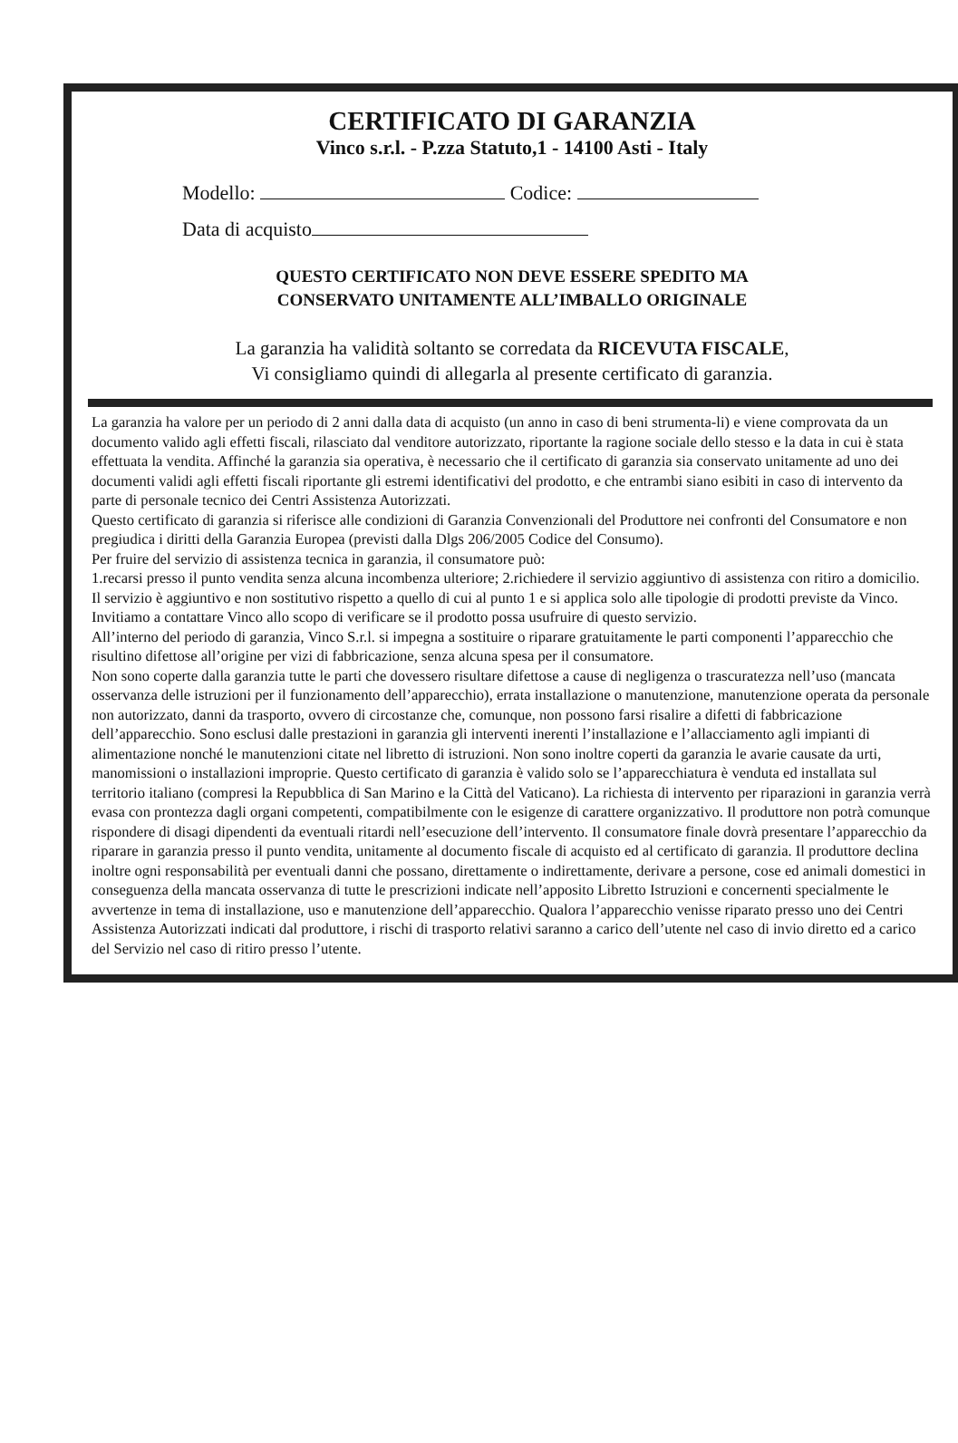CERTIFICATO DI GARANZIA
Vinco s.r.l. - P.zza Statuto,1 - 14100 Asti - Italy
Modello: Codice:
Data di acquisto
QUESTO CERTIFICATO NON DEVE ESSERE SPEDITO MA
CONSERVATO UNITAMENTE ALL’IMBALLO ORIGINALE
La garanzia ha validità soltanto se corredata da RICEVUTA FISCALE,
Vi consigliamo quindi di allegarla al presente certificato di garanzia.
La garanzia ha valore per un periodo di 2 anni dalla data di acquisto (un anno in caso di beni strumenta-li) e viene comprovata da un documento valido agli effetti fiscali, rilasciato dal venditore autorizzato, riportante la ragione sociale dello stesso e la data in cui è stata effettuata la vendita. Affinché la garanzia sia operativa, è necessario che il certificato di garanzia sia conservato unitamente ad uno dei documenti validi agli effetti fiscali riportante gli estremi identificativi del prodotto, e che entrambi siano esibiti in caso di intervento da parte di personale tecnico dei Centri Assistenza Autorizzati.
Questo certificato di garanzia si riferisce alle condizioni di Garanzia Convenzionali del Produttore nei confronti del Consumatore e non pregiudica i diritti della Garanzia Europea (previsti dalla Dlgs 206/2005 Codice del Consumo).
Per fruire del servizio di assistenza tecnica in garanzia, il consumatore può:
1.recarsi presso il punto vendita senza alcuna incombenza ulteriore; 2.richiedere il servizio aggiuntivo di assistenza con ritiro a domicilio. Il servizio è aggiuntivo e non sostitutivo rispetto a quello di cui al punto 1 e si applica solo alle tipologie di prodotti previste da Vinco. Invitiamo a contattare Vinco allo scopo di verificare se il prodotto possa usufruire di questo servizio.
All’interno del periodo di garanzia, Vinco S.r.l. si impegna a sostituire o riparare gratuitamente le parti componenti l’apparecchio che risultino difettose all’origine per vizi di fabbricazione, senza alcuna spesa per il consumatore.
Non sono coperte dalla garanzia tutte le parti che dovessero risultare difettose a cause di negligenza o trascuratezza nell’uso (mancata osservanza delle istruzioni per il funzionamento dell’apparecchio), errata installazione o manutenzione, manutenzione operata da personale non autorizzato, danni da trasporto, ovvero di circostanze che, comunque, non possono farsi risalire a difetti di fabbricazione dell’apparecchio. Sono esclusi dalle prestazioni in garanzia gli interventi inerenti l’installazione e l’allacciamento agli impianti di alimentazione nonché le manutenzioni citate nel libretto di istruzioni. Non sono inoltre coperti da garanzia le avarie causate da urti, manomissioni o installazioni improprie. Questo certificato di garanzia è valido solo se l’apparecchiatura è venduta ed installata sul territorio italiano (compresi la Repubblica di San Marino e la Città del Vaticano). La richiesta di intervento per riparazioni in garanzia verrà evasa con prontezza dagli organi competenti, compatibilmente con le esigenze di carattere organizzativo. Il produttore non potrà comunque rispondere di disagi dipendenti da eventuali ritardi nell’esecuzione dell’intervento. Il consumatore finale dovrà presentare l’apparecchio da riparare in garanzia presso il punto vendita, unitamente al documento fiscale di acquisto ed al certificato di garanzia. Il produttore declina inoltre ogni responsabilità per eventuali danni che possano, direttamente o indirettamente, derivare a persone, cose ed animali domestici in conseguenza della mancata osservanza di tutte le prescrizioni indicate nell’apposito Libretto Istruzioni e concernenti specialmente le avvertenze in tema di installazione, uso e manutenzione dell’apparecchio. Qualora l’apparecchio venisse riparato presso uno dei Centri Assistenza Autorizzati indicati dal produttore, i rischi di trasporto relativi saranno a carico dell’utente nel caso di invio diretto ed a carico del Servizio nel caso di ritiro presso l’utente.